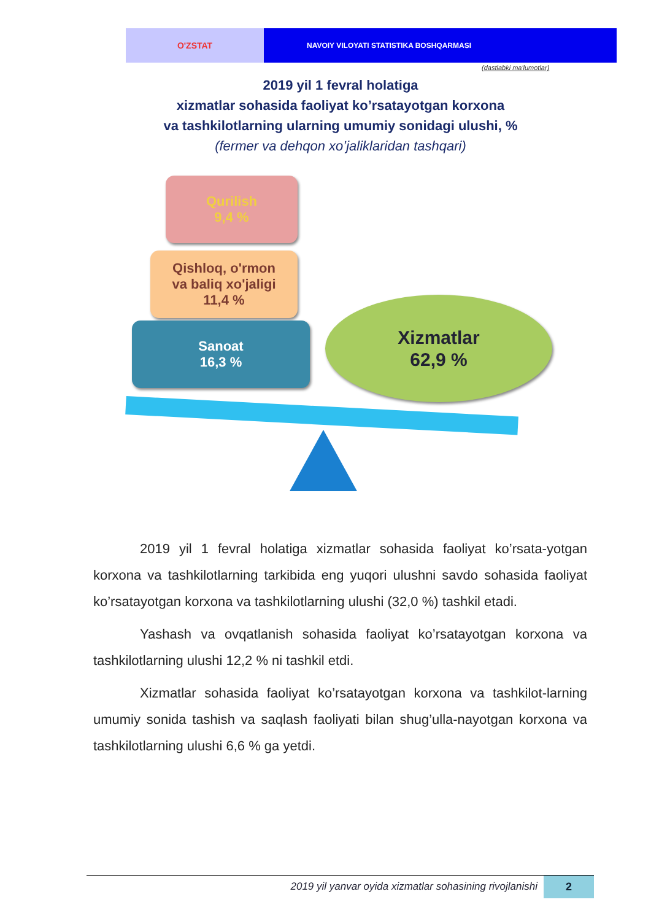O'ZSTAT
NAVOIY VILOYATI STATISTIKA BOSHQARMASI
(dastlabki ma'lumotlar)
2019 yil 1 fevral holatiga
xizmatlar sohasida faoliyat ko’rsatayotgan korxona
va tashkilotlarning ularning umumiy sonidagi ulushi, %
(fermer va dehqon xo’jaliklaridan tashqari)
Qurilish
9,4 %
Qishloq, o'rmon
va baliq xo'jaligi
11,4 %
Sanoat
16,3 %
Xizmatlar
62,9 %
2019 yil 1 fevral holatiga xizmatlar sohasida faoliyat ko’rsata-yotgan korxona va tashkilotlarning tarkibida eng yuqori ulushni savdo sohasida faoliyat ko’rsatayotgan korxona va tashkilotlarning ulushi (32,0 %) tashkil etadi.
Yashash va ovqatlanish sohasida faoliyat ko’rsatayotgan korxona va tashkilotlarning ulushi 12,2 % ni tashkil etdi.
Xizmatlar sohasida faoliyat ko’rsatayotgan korxona va tashkilot-larning umumiy sonida tashish va saqlash faoliyati bilan shug’ulla-nayotgan korxona va tashkilotlarning ulushi 6,6 % ga yetdi.
2019 yil yanvar oyida xizmatlar sohasining rivojlanishi 2